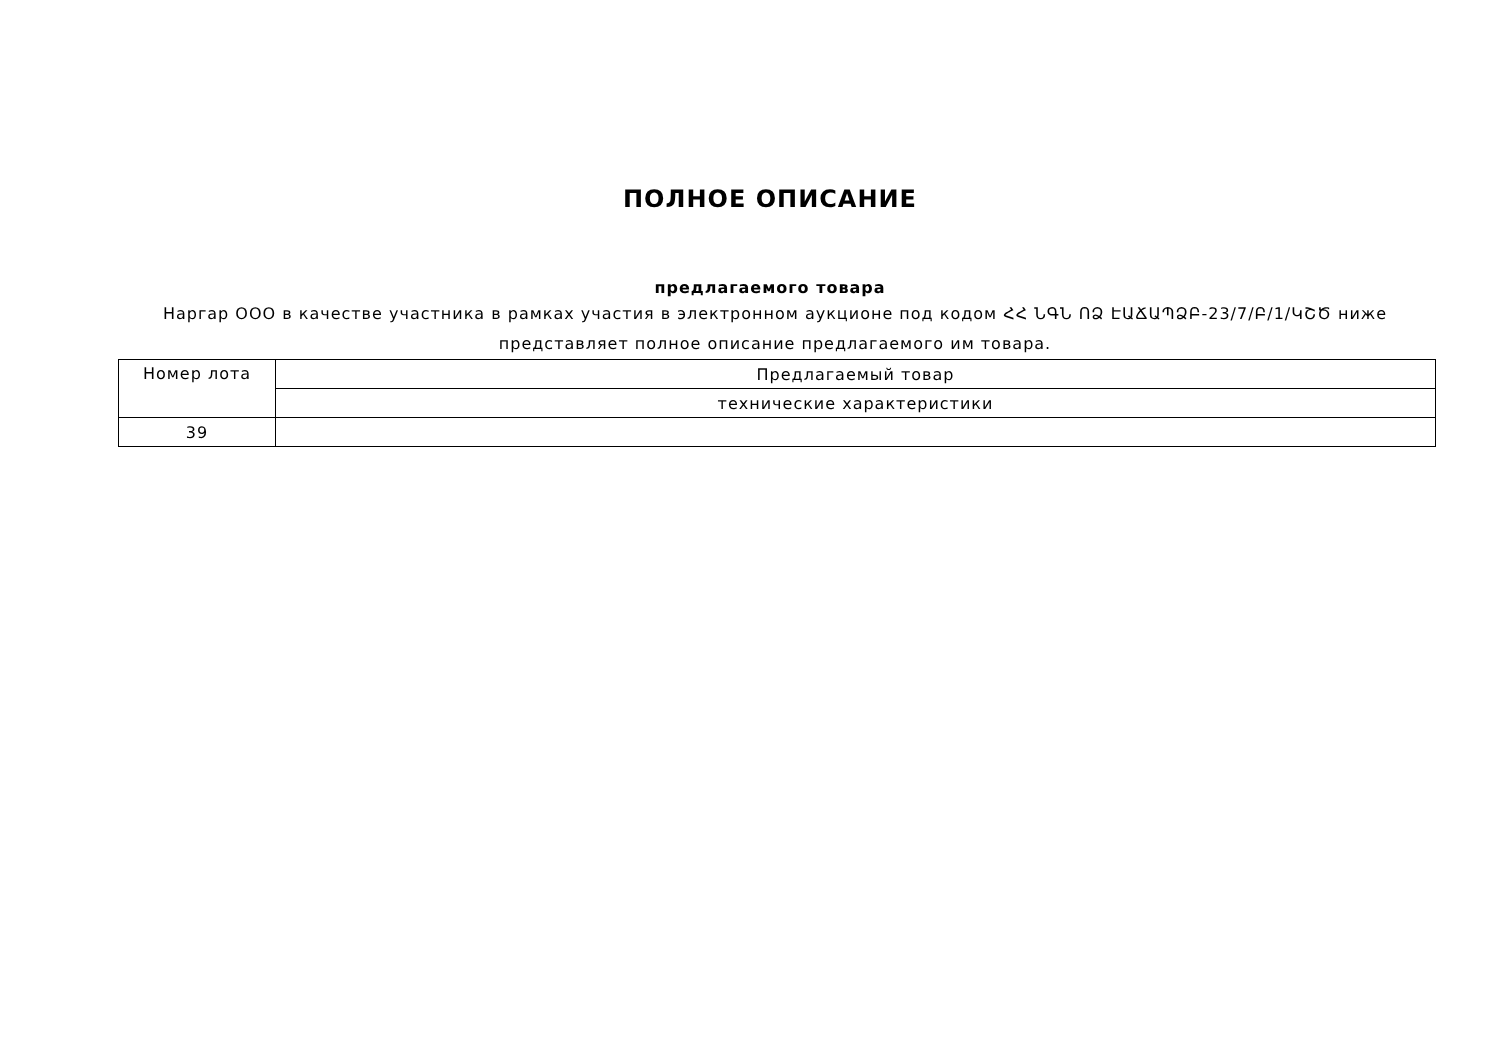ПОЛНОЕ ОПИСАНИЕ
предлагаемого товара
Наргар ООО в качестве участника в рамках участия в электронном аукционе под кодом ՀՀ ՆԳՆ ՈՁ ԷԱՃԱՊՁԲ-23/7/Բ/1/ԿՇԾ ниже представляет полное описание предлагаемого им товара.
| Номер лота | Предлагаемый товар |
| | технические характеристики |
| 39 | |